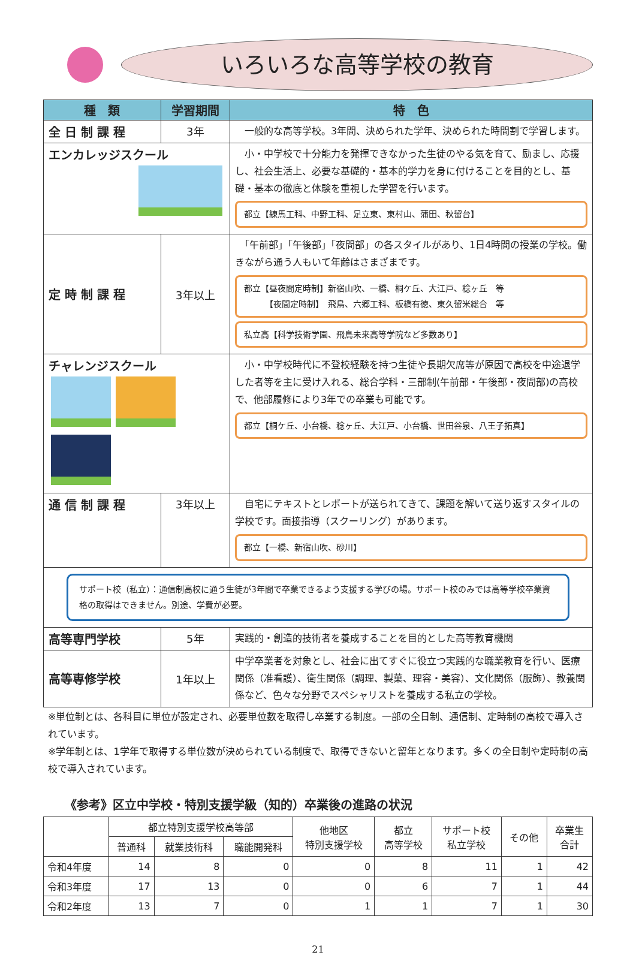いろいろな高等学校の教育
| 種 類 | 学習期間 | 特 色 |
| --- | --- | --- |
| 全 日 制 課 程 | 3年 | 一般的な高等学校。3年間、決められた学年、決められた時間割で学習します。 |
| エンカレッジスクール | | 小・中学校で十分能力を発揮できなかった生徒のやる気を育て、励まし、応援し、社会生活上、必要な基礎的・基本的学力を身に付けることを目的とし、基礎・基本の徹底と体験を重視した学習を行います。 都立【練馬工科、中野工科、足立東、東村山、蒲田、秋留台】 |
| 定 時 制 課 程 | 3年以上 | 「午前部」「午後部」「夜間部」の各スタイルがあり、1日4時間の授業の学校。働きながら通う人もいて年齢はさまざまです。 都立【昼夜間定時制】新宿山吹、一橋、桐ケ丘、大江戸、稔ヶ丘 等 【夜間定時制】 飛鳥、六郷工科、板橋有徳、東久留米総合 等 私立高【科学技術学園、飛鳥未来高等学院など多数あり】 |
| チャレンジスクール | | 小・中学校時代に不登校経験を持つ生徒や長期欠席等が原因で高校を中途退学した者等を主に受け入れる、総合学科・三部制(午前部・午後部・夜間部)の高校で、他部履修により3年での卒業も可能です。 都立【桐ケ丘、小台橋、稔ヶ丘、大江戸、小台橋、世田谷泉、八王子拓真】 |
| 通 信 制 課 程 | 3年以上 | 自宅にテキストとレポートが送られてきて、課題を解いて送り返すスタイルの学校です。面接指導（スクーリング）があります。 都立【一橋、新宿山吹、砂川】 |
| サポート校（私立）：通信制高校に通う生徒が3年間で卒業できるよう支援する学びの場。サポート校のみでは高等学校卒業資格の取得はできません。別途、学費が必要。 | | |
| 高等専門学校 | 5年 | 実践的・創造的技術者を養成することを目的とした高等教育機関 |
| 高等専修学校 | 1年以上 | 中学卒業者を対象とし、社会に出てすぐに役立つ実践的な職業教育を行い、医療関係（准看護）、衛生関係（調理、製菓、理容・美容）、文化関係（服飾）、教養関係など、色々な分野でスペシャリストを養成する私立の学校。 |
※単位制とは、各科目に単位が設定され、必要単位数を取得し卒業する制度。一部の全日制、通信制、定時制の高校で導入されています。
※学年制とは、1学年で取得する単位数が決められている制度で、取得できないと留年となります。多くの全日制や定時制の高校で導入されています。
《参考》区立中学校・特別支援学級（知的）卒業後の進路の状況
| | 都立特別支援学校高等部 | | | 他地区 特別支援学校 | 都立 高等学校 | サポート校 私立学校 | その他 | 卒業生 合計 |
| --- | --- | --- | --- | --- | --- | --- | --- | --- |
| | 普通科 | 就業技術科 | 職能開発科 | | | | | |
| 令和4年度 | 14 | 8 | 0 | 0 | 8 | 11 | 1 | 42 |
| 令和3年度 | 17 | 13 | 0 | 0 | 6 | 7 | 1 | 44 |
| 令和2年度 | 13 | 7 | 0 | 1 | 1 | 7 | 1 | 30 |
21